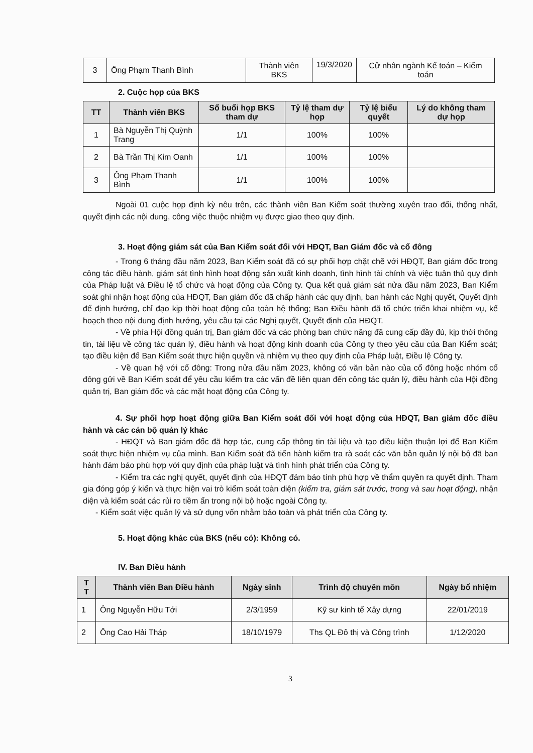| 3 | Ông Phạm Thanh Bình | Thành viên BKS | 19/3/2020 | Cử nhân ngành Kế toán – Kiểm toán |
2. Cuộc họp của BKS
| TT | Thành viên BKS | Số buổi họp BKS tham dự | Tỷ lệ tham dự họp | Tỷ lệ biểu quyết | Lý do không tham dự họp |
| --- | --- | --- | --- | --- | --- |
| 1 | Bà Nguyễn Thị Quỳnh Trang | 1/1 | 100% | 100% | |
| 2 | Bà Trần Thị Kim Oanh | 1/1 | 100% | 100% | |
| 3 | Ông Phạm Thanh Bình | 1/1 | 100% | 100% | |
Ngoài 01 cuộc họp định kỳ nêu trên, các thành viên Ban Kiểm soát thường xuyên trao đổi, thống nhất, quyết định các nội dung, công việc thuộc nhiệm vụ được giao theo quy định.
3. Hoạt động giám sát của Ban Kiểm soát đối với HĐQT, Ban Giám đốc và cổ đông
- Trong 6 tháng đầu năm 2023, Ban Kiểm soát đã có sự phối hợp chặt chẽ với HĐQT, Ban giám đốc trong công tác điều hành, giám sát tình hình hoạt động sản xuất kinh doanh, tình hình tài chính và việc tuân thủ quy định của Pháp luật và Điều lệ tổ chức và hoạt động của Công ty. Qua kết quả giám sát nửa đầu năm 2023, Ban Kiểm soát ghi nhận hoạt động của HĐQT, Ban giám đốc đã chấp hành các quy định, ban hành các Nghị quyết, Quyết định để định hướng, chỉ đạo kịp thời hoạt động của toàn hệ thống; Ban Điều hành đã tổ chức triển khai nhiệm vụ, kế hoạch theo nội dung định hướng, yêu cầu tại các Nghị quyết, Quyết định của HĐQT.
- Về phía Hội đồng quản trị, Ban giám đốc và các phòng ban chức năng đã cung cấp đầy đủ, kịp thời thông tin, tài liệu về công tác quản lý, điều hành và hoạt động kinh doanh của Công ty theo yêu cầu của Ban Kiểm soát; tạo điều kiện để Ban Kiểm soát thực hiện quyền và nhiệm vụ theo quy định của Pháp luật, Điều lệ Công ty.
- Về quan hệ với cổ đông: Trong nửa đầu năm 2023, không có văn bản nào của cổ đông hoặc nhóm cổ đông gửi về Ban Kiểm soát để yêu cầu kiểm tra các vấn đề liên quan đến công tác quản lý, điều hành của Hội đồng quản trị, Ban giám đốc và các mặt hoạt động của Công ty.
4. Sự phối hợp hoạt động giữa Ban Kiểm soát đối với hoạt động của HĐQT, Ban giám đốc điều hành và các cán bộ quản lý khác
- HĐQT và Ban giám đốc đã hợp tác, cung cấp thông tin tài liệu và tạo điều kiện thuận lợi để Ban Kiểm soát thực hiện nhiệm vụ của mình. Ban Kiểm soát đã tiến hành kiểm tra rà soát các văn bản quản lý nội bộ đã ban hành đảm bảo phù hợp với quy định của pháp luật và tình hình phát triển của Công ty.
- Kiểm tra các nghị quyết, quyết định của HĐQT đảm bảo tính phù hợp về thẩm quyền ra quyết định. Tham gia đóng góp ý kiến và thực hiện vai trò kiểm soát toàn diện (kiểm tra, giám sát trước, trong và sau hoạt động), nhận diện và kiểm soát các rủi ro tiềm ẩn trong nội bộ hoặc ngoài Công ty.
- Kiểm soát việc quản lý và sử dụng vốn nhằm bảo toàn và phát triển của Công ty.
5. Hoạt động khác của BKS (nếu có): Không có.
IV. Ban Điều hành
| T T | Thành viên Ban Điều hành | Ngày sinh | Trình độ chuyên môn | Ngày bổ nhiệm |
| --- | --- | --- | --- | --- |
| 1 | Ông Nguyễn Hữu Tới | 2/3/1959 | Kỹ sư kinh tế Xây dựng | 22/01/2019 |
| 2 | Ông Cao Hải Tháp | 18/10/1979 | Ths QL Đô thị và Công trình | 1/12/2020 |
3